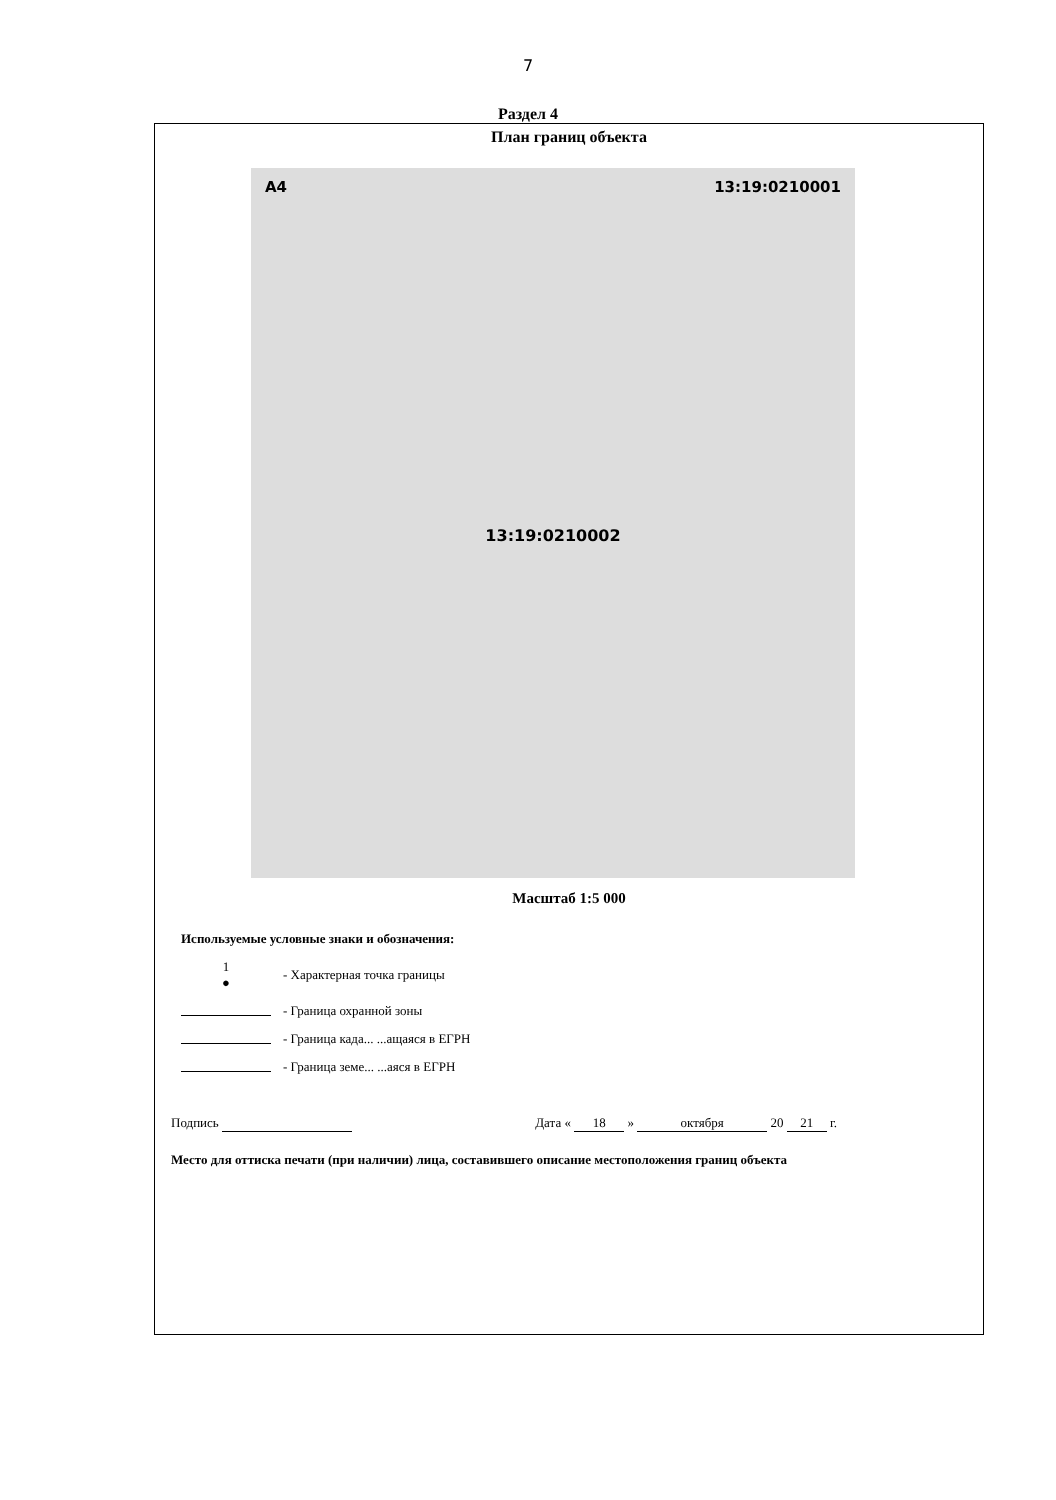7
Раздел 4
План границ объекта
А4 13:19:0210001
13:19:0210002
Масштаб 1:5 000
Используемые условные знаки и обозначения:
1
●
- Характерная точка границы
- Граница охранной зоны
- Граница када... ...ащаяся в ЕГРН
- Граница земе... ...аяся в ЕГРН
Подпись Дата « 18 » октября 20 21 г.
Место для оттиска печати (при наличии) лица, составившего описание местоположения границ объекта